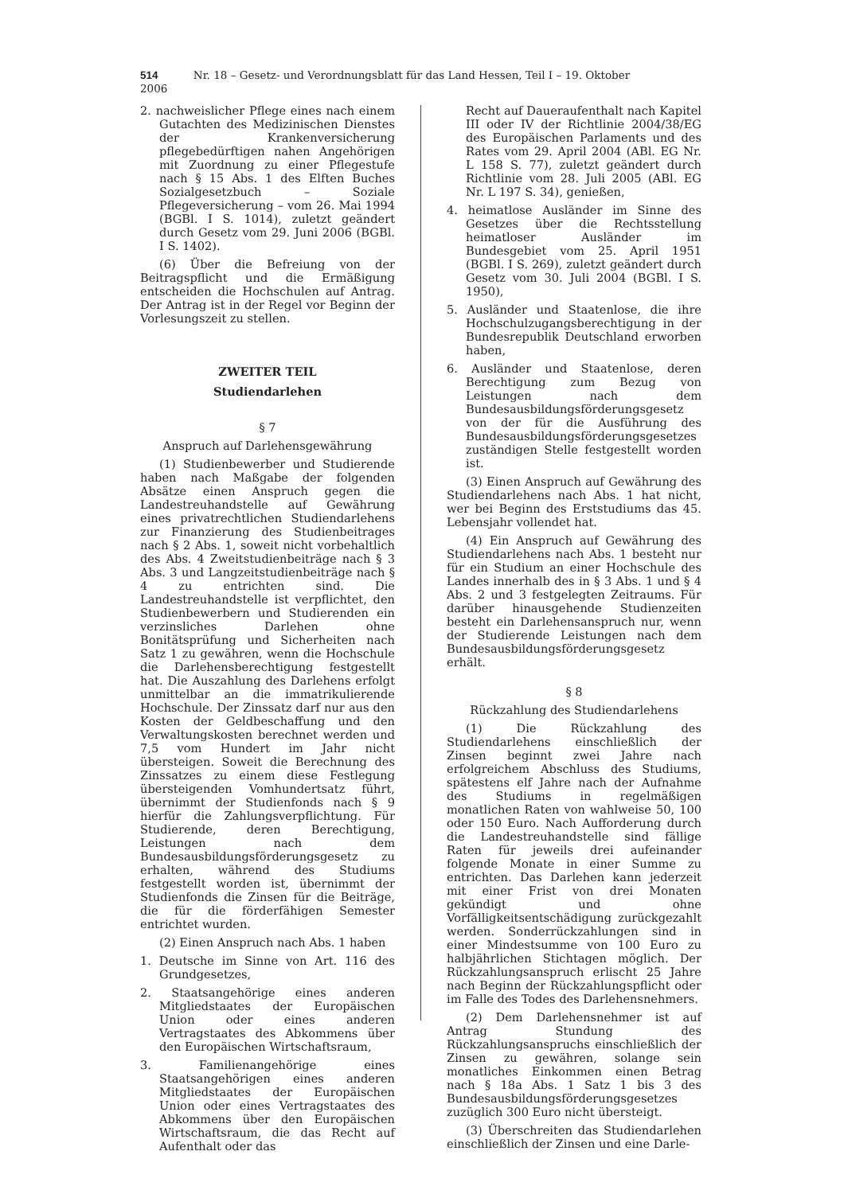514 Nr. 18 – Gesetz- und Verordnungsblatt für das Land Hessen, Teil I – 19. Oktober 2006
2. nachweislicher Pflege eines nach einem Gutachten des Medizinischen Dienstes der Krankenversicherung pflegebedürftigen nahen Angehörigen mit Zuordnung zu einer Pflegestufe nach § 15 Abs. 1 des Elften Buches Sozialgesetzbuch – Soziale Pflegeversicherung – vom 26. Mai 1994 (BGBl. I S. 1014), zuletzt geändert durch Gesetz vom 29. Juni 2006 (BGBl. I S. 1402).
(6) Über die Befreiung von der Beitragspflicht und die Ermäßigung entscheiden die Hochschulen auf Antrag. Der Antrag ist in der Regel vor Beginn der Vorlesungszeit zu stellen.
ZWEITER TEIL
Studiendarlehen
§ 7
Anspruch auf Darlehensgewährung
(1) Studienbewerber und Studierende haben nach Maßgabe der folgenden Absätze einen Anspruch gegen die Landestreuhandstelle auf Gewährung eines privatrechtlichen Studiendarlehens zur Finanzierung des Studienbeitrages nach § 2 Abs. 1, soweit nicht vorbehaltlich des Abs. 4 Zweitstudienbeiträge nach § 3 Abs. 3 und Langzeitstudienbeiträge nach § 4 zu entrichten sind. Die Landestreuhandstelle ist verpflichtet, den Studienbewerbern und Studierenden ein verzinsliches Darlehen ohne Bonitätsprüfung und Sicherheiten nach Satz 1 zu gewähren, wenn die Hochschule die Darlehensberechtigung festgestellt hat. Die Auszahlung des Darlehens erfolgt unmittelbar an die immatrikulierende Hochschule. Der Zinssatz darf nur aus den Kosten der Geldbeschaffung und den Verwaltungskosten berechnet werden und 7,5 vom Hundert im Jahr nicht übersteigen. Soweit die Berechnung des Zinssatzes zu einem diese Festlegung übersteigenden Vomhundertsatz führt, übernimmt der Studienfonds nach § 9 hierfür die Zahlungsverpflichtung. Für Studierende, deren Berechtigung, Leistungen nach dem Bundesausbildungsförderungsgesetz zu erhalten, während des Studiums festgestellt worden ist, übernimmt der Studienfonds die Zinsen für die Beiträge, die für die förderfähigen Semester entrichtet wurden.
(2) Einen Anspruch nach Abs. 1 haben
1. Deutsche im Sinne von Art. 116 des Grundgesetzes,
2. Staatsangehörige eines anderen Mitgliedstaates der Europäischen Union oder eines anderen Vertragstaates des Abkommens über den Europäischen Wirtschaftsraum,
3. Familienangehörige eines Staatsangehörigen eines anderen Mitgliedstaates der Europäischen Union oder eines Vertragstaates des Abkommens über den Europäischen Wirtschaftsraum, die das Recht auf Aufenthalt oder das
Recht auf Daueraufenthalt nach Kapitel III oder IV der Richtlinie 2004/38/EG des Europäischen Parlaments und des Rates vom 29. April 2004 (ABl. EG Nr. L 158 S. 77), zuletzt geändert durch Richtlinie vom 28. Juli 2005 (ABl. EG Nr. L 197 S. 34), genießen,
4. heimatlose Ausländer im Sinne des Gesetzes über die Rechtsstellung heimatloser Ausländer im Bundesgebiet vom 25. April 1951 (BGBl. I S. 269), zuletzt geändert durch Gesetz vom 30. Juli 2004 (BGBl. I S. 1950),
5. Ausländer und Staatenlose, die ihre Hochschulzugangsberechtigung in der Bundesrepublik Deutschland erworben haben,
6. Ausländer und Staatenlose, deren Berechtigung zum Bezug von Leistungen nach dem Bundesausbildungsförderungsgesetz von der für die Ausführung des Bundesausbildungsförderungsgesetzes zuständigen Stelle festgestellt worden ist.
(3) Einen Anspruch auf Gewährung des Studiendarlehens nach Abs. 1 hat nicht, wer bei Beginn des Erststudiums das 45. Lebensjahr vollendet hat.
(4) Ein Anspruch auf Gewährung des Studiendarlehens nach Abs. 1 besteht nur für ein Studium an einer Hochschule des Landes innerhalb des in § 3 Abs. 1 und § 4 Abs. 2 und 3 festgelegten Zeitraums. Für darüber hinausgehende Studienzeiten besteht ein Darlehensanspruch nur, wenn der Studierende Leistungen nach dem Bundesausbildungsförderungsgesetz erhält.
§ 8
Rückzahlung des Studiendarlehens
(1) Die Rückzahlung des Studiendarlehens einschließlich der Zinsen beginnt zwei Jahre nach erfolgreichem Abschluss des Studiums, spätestens elf Jahre nach der Aufnahme des Studiums in regelmäßigen monatlichen Raten von wahlweise 50, 100 oder 150 Euro. Nach Aufforderung durch die Landestreuhandstelle sind fällige Raten für jeweils drei aufeinander folgende Monate in einer Summe zu entrichten. Das Darlehen kann jederzeit mit einer Frist von drei Monaten gekündigt und ohne Vorfälligkeitsentschädigung zurückgezahlt werden. Sonderrückzahlungen sind in einer Mindestsumme von 100 Euro zu halbjährlichen Stichtagen möglich. Der Rückzahlungsanspruch erlischt 25 Jahre nach Beginn der Rückzahlungspflicht oder im Falle des Todes des Darlehensnehmers.
(2) Dem Darlehensnehmer ist auf Antrag Stundung des Rückzahlungsanspruchs einschließlich der Zinsen zu gewähren, solange sein monatliches Einkommen einen Betrag nach § 18a Abs. 1 Satz 1 bis 3 des Bundesausbildungsförderungsgesetzes zuzüglich 300 Euro nicht übersteigt.
(3) Überschreiten das Studiendarlehen einschließlich der Zinsen und eine Darle-